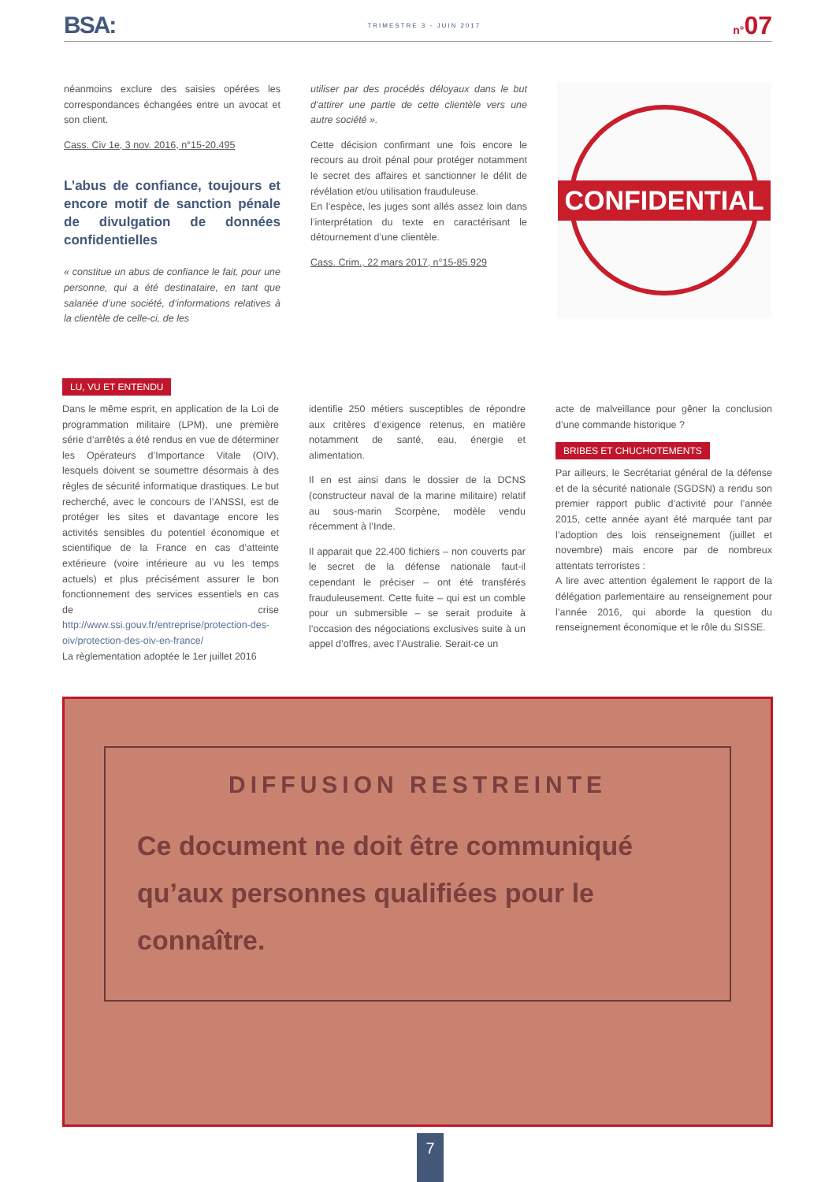BSA: TRIMESTRE 3 - JUIN 2017 n°07
néanmoins exclure des saisies opérées les correspondances échangées entre un avocat et son client.
Cass. Civ 1e, 3 nov. 2016, n°15-20.495
L’abus de confiance, toujours et encore motif de sanction pénale de divulgation de données confidentielles
« constitue un abus de confiance le fait, pour une personne, qui a été destinataire, en tant que salariée d’une société, d’informations relatives à la clientèle de celle-ci, de les
utiliser par des procédés déloyaux dans le but d’attirer une partie de cette clientèle vers une autre société ».
Cette décision confirmant une fois encore le recours au droit pénal pour protéger notamment le secret des affaires et sanctionner le délit de révélation et/ou utilisation frauduleuse.
En l’espèce, les juges sont allés assez loin dans l’interprétation du texte en caractérisant le détournement d’une clientèle.
Cass. Crim., 22 mars 2017, n°15-85.929
CONFIDENTIAL
LU, VU ET ENTENDU
Dans le même esprit, en application de la Loi de programmation militaire (LPM), une première série d’arrêtés a été rendus en vue de déterminer les Opérateurs d’Importance Vitale (OIV), lesquels doivent se soumettre désormais à des règles de sécurité informatique drastiques. Le but recherché, avec le concours de l’ANSSI, est de protéger les sites et davantage encore les activités sensibles du potentiel économique et scientifique de la France en cas d’atteinte extérieure (voire intérieure au vu les temps actuels) et plus précisément assurer le bon fonctionnement des services essentiels en cas de crise http://www.ssi.gouv.fr/entreprise/protection-des-oiv/protection-des-oiv-en-france/
La règlementation adoptée le 1er juillet 2016
identifie 250 métiers susceptibles de répondre aux critères d’exigence retenus, en matière notamment de santé, eau, énergie et alimentation.
Il en est ainsi dans le dossier de la DCNS (constructeur naval de la marine militaire) relatif au sous-marin Scorpène, modèle vendu récemment à l’Inde.
Il apparait que 22.400 fichiers – non couverts par le secret de la défense nationale faut-il cependant le préciser – ont été transférés frauduleusement. Cette fuite – qui est un comble pour un submersible – se serait produite à l’occasion des négociations exclusives suite à un appel d’offres, avec l’Australie. Serait-ce un
acte de malveillance pour gêner la conclusion d’une commande historique ?
BRIBES ET CHUCHOTEMENTS
Par ailleurs, le Secrétariat général de la défense et de la sécurité nationale (SGDSN) a rendu son premier rapport public d’activité pour l’année 2015, cette année ayant été marquée tant par l’adoption des lois renseignement (juillet et novembre) mais encore par de nombreux attentats terroristes :
A lire avec attention également le rapport de la délégation parlementaire au renseignement pour l’année 2016, qui aborde la question du renseignement économique et le rôle du SISSE.
DIFFUSION RESTREINTE
Ce document ne doit être communiqué qu’aux personnes qualifiées pour le connaître.
7